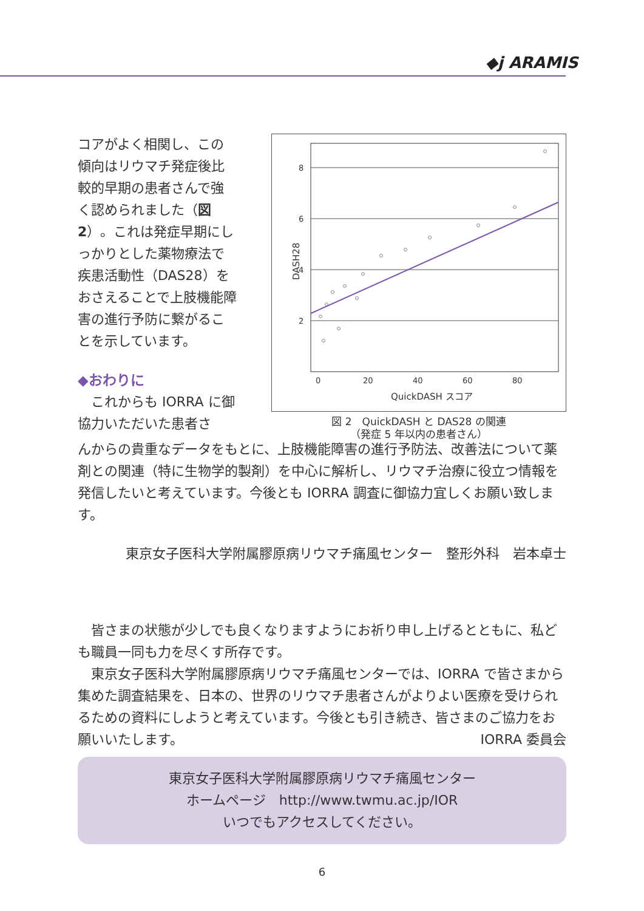◆j ARAMIS
コアがよく相関し、この傾向はリウマチ発症後比較的早期の患者さんで強く認められました（図 2）。これは発症早期にしっかりとした薬物療法で疾患活動性（DAS28）をおさえることで上肢機能障害の進行予防に繋がることを示しています。
◆おわりに
　これからも IORRA に御協力いただいた患者さ
8
6
4
2
0
20
40
60
80
QuickDASH スコア
DASH28
図 2　QuickDASH と DAS28 の関連
（発症 5 年以内の患者さん）
んからの貴重なデータをもとに、上肢機能障害の進行予防法、改善法について薬剤との関連（特に生物学的製剤）を中心に解析し、リウマチ治療に役立つ情報を発信したいと考えています。今後とも IORRA 調査に御協力宜しくお願い致します。
東京女子医科大学附属膠原病リウマチ痛風センター　整形外科　岩本卓士
　皆さまの状態が少しでも良くなりますようにお祈り申し上げるとともに、私ども職員一同も力を尽くす所存です。
　東京女子医科大学附属膠原病リウマチ痛風センターでは、IORRA で皆さまから集めた調査結果を、日本の、世界のリウマチ患者さんがよりよい医療を受けられるための資料にしようと考えています。今後とも引き続き、皆さまのご協力をお願いいたします。 IORRA 委員会
東京女子医科大学附属膠原病リウマチ痛風センター
ホームページ　http://www.twmu.ac.jp/IOR
いつでもアクセスしてください。
6